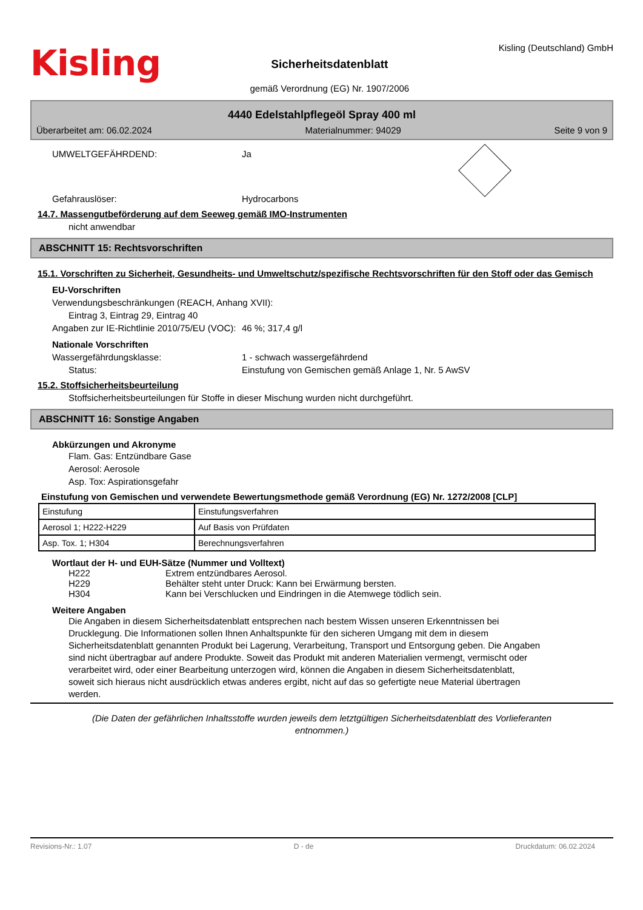Kisling
Sicherheitsdatenblatt
gemäß Verordnung (EG) Nr. 1907/2006
Kisling (Deutschland) GmbH
4440 Edelstahlpflegeöl Spray 400 ml
Überarbeitet am: 06.02.2024 Materialnummer: 94029 Seite 9 von 9
UMWELTGEFÄHRDEND: Ja
Gefahrauslöser: Hydrocarbons
14.7. Massengutbeförderung auf dem Seeweg gemäß IMO-Instrumenten
nicht anwendbar
ABSCHNITT 15: Rechtsvorschriften
15.1. Vorschriften zu Sicherheit, Gesundheits- und Umweltschutz/spezifische Rechtsvorschriften für den Stoff oder das Gemisch
EU-Vorschriften
Verwendungsbeschränkungen (REACH, Anhang XVII):
Eintrag 3, Eintrag 29, Eintrag 40
Angaben zur IE-Richtlinie 2010/75/EU (VOC):
46 %; 317,4 g/l
Nationale Vorschriften
Wassergefährdungsklasse: 1 - schwach wassergefährdend
Status: Einstufung von Gemischen gemäß Anlage 1, Nr. 5 AwSV
15.2. Stoffsicherheitsbeurteilung
Stoffsicherheitsbeurteilungen für Stoffe in dieser Mischung wurden nicht durchgeführt.
ABSCHNITT 16: Sonstige Angaben
Abkürzungen und Akronyme
Flam. Gas: Entzündbare Gase
Aerosol: Aerosole
Asp. Tox: Aspirationsgefahr
Einstufung von Gemischen und verwendete Bewertungsmethode gemäß Verordnung (EG) Nr. 1272/2008 [CLP]
| Einstufung | Einstufungsverfahren |
| Aerosol 1; H222-H229 | Auf Basis von Prüfdaten |
| Asp. Tox. 1; H304 | Berechnungsverfahren |
Wortlaut der H- und EUH-Sätze (Nummer und Volltext)
H222 Extrem entzündbares Aerosol.
H229 Behälter steht unter Druck: Kann bei Erwärmung bersten.
H304 Kann bei Verschlucken und Eindringen in die Atemwege tödlich sein.
Weitere Angaben
Die Angaben in diesem Sicherheitsdatenblatt entsprechen nach bestem Wissen unseren Erkenntnissen bei Drucklegung. Die Informationen sollen Ihnen Anhaltspunkte für den sicheren Umgang mit dem in diesem Sicherheitsdatenblatt genannten Produkt bei Lagerung, Verarbeitung, Transport und Entsorgung geben. Die Angaben sind nicht übertragbar auf andere Produkte. Soweit das Produkt mit anderen Materialien vermengt, vermischt oder verarbeitet wird, oder einer Bearbeitung unterzogen wird, können die Angaben in diesem Sicherheitsdatenblatt, soweit sich hieraus nicht ausdrücklich etwas anderes ergibt, nicht auf das so gefertigte neue Material übertragen werden.
(Die Daten der gefährlichen Inhaltsstoffe wurden jeweils dem letztgültigen Sicherheitsdatenblatt des Vorlieferanten entnommen.)
Revisions-Nr.: 1.07 D - de Druckdatum: 06.02.2024